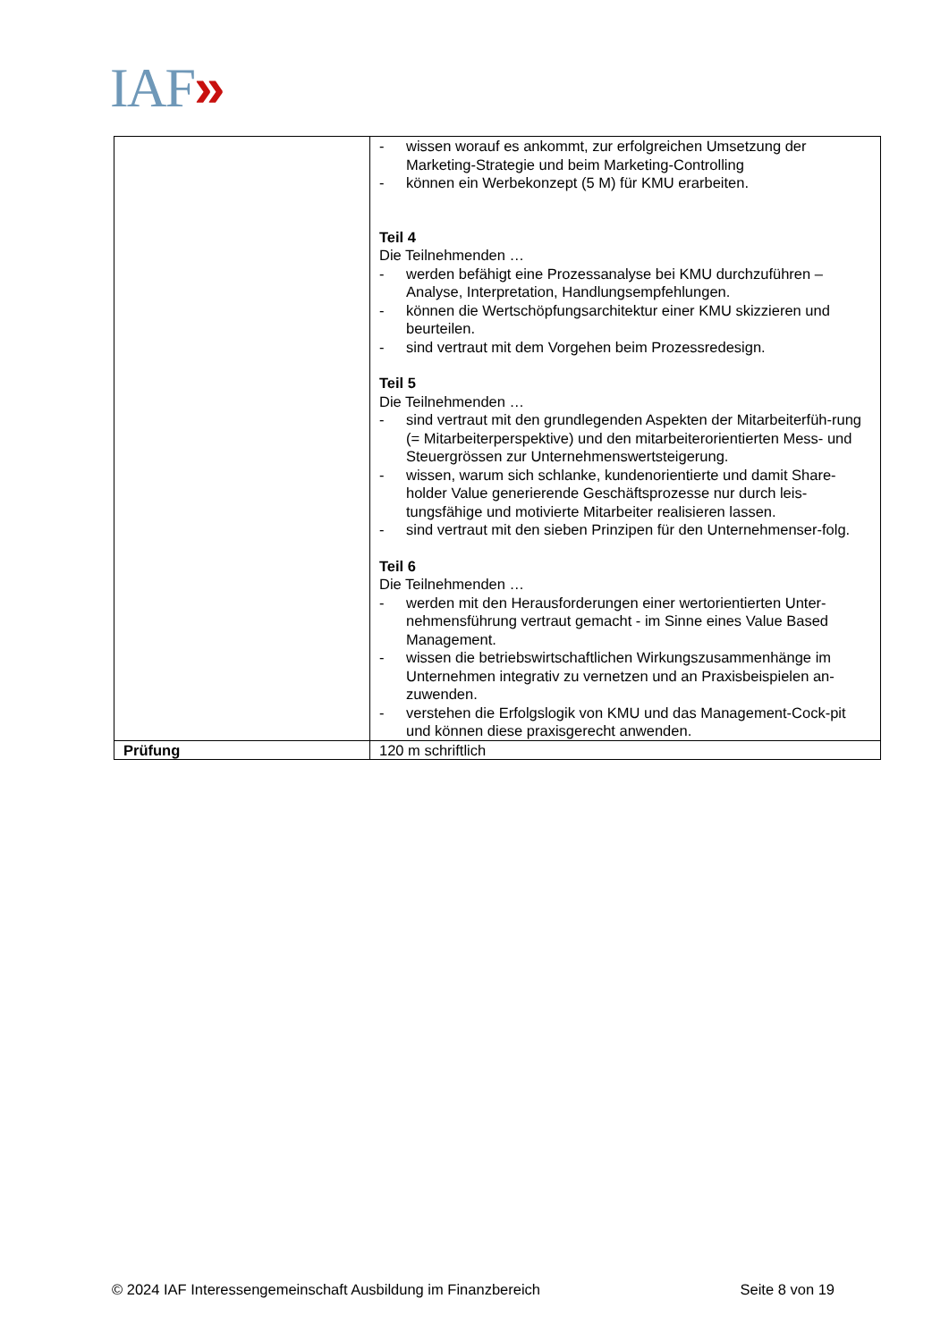IAF»
| | - wissen worauf es ankommt, zur erfolgreichen Umsetzung der Marketing-Strategie und beim Marketing-Controlling - können ein Werbekonzept (5 M) für KMU erarbeiten. Teil 4 Die Teilnehmenden … - werden befähigt eine Prozessanalyse bei KMU durchzuführen – Analyse, Interpretation, Handlungsempfehlungen. - können die Wertschöpfungsarchitektur einer KMU skizzieren und beurteilen. - sind vertraut mit dem Vorgehen beim Prozessredesign. Teil 5 Die Teilnehmenden … - sind vertraut mit den grundlegenden Aspekten der Mitarbeiterfüh-rung (= Mitarbeiterperspektive) und den mitarbeiterorientierten Mess- und Steuergrössen zur Unternehmenswertsteigerung. - wissen, warum sich schlanke, kundenorientierte und damit Share-holder Value generierende Geschäftsprozesse nur durch leis-tungsfähige und motivierte Mitarbeiter realisieren lassen. - sind vertraut mit den sieben Prinzipen für den Unternehmenser-folg. Teil 6 Die Teilnehmenden … - werden mit den Herausforderungen einer wertorientierten Unter-nehmensführung vertraut gemacht - im Sinne eines Value Based Management. - wissen die betriebswirtschaftlichen Wirkungszusammenhänge im Unternehmen integrativ zu vernetzen und an Praxisbeispielen an-zuwenden. - verstehen die Erfolgslogik von KMU und das Management-Cock-pit und können diese praxisgerecht anwenden. |
| Prüfung | 120 m schriftlich |
© 2024 IAF Interessengemeinschaft Ausbildung im Finanzbereich Seite 8 von 19